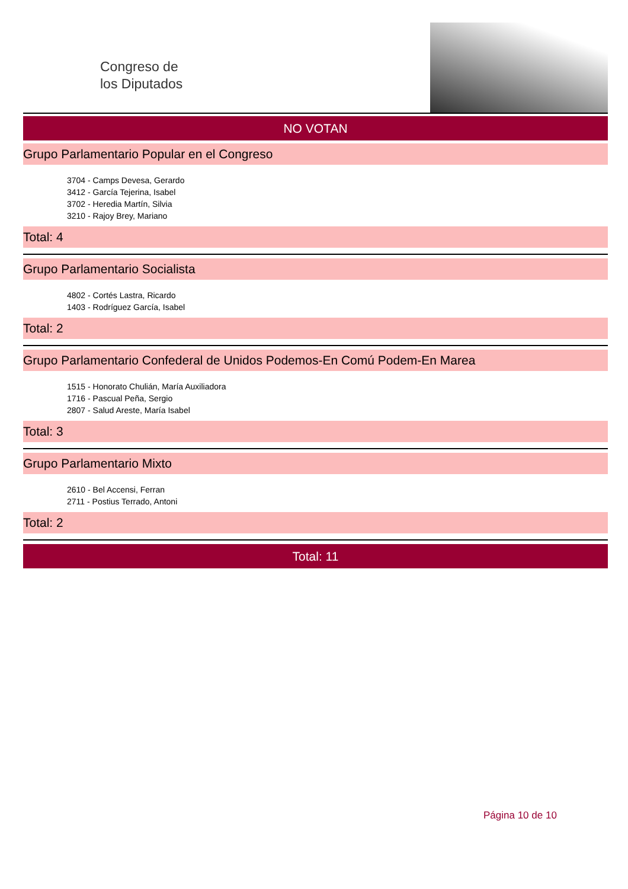Congreso de
los Diputados
NO VOTAN
Grupo Parlamentario Popular en el Congreso
3704 - Camps Devesa, Gerardo
3412 - García Tejerina, Isabel
3702 - Heredia Martín, Silvia
3210 - Rajoy Brey, Mariano
Total: 4
Grupo Parlamentario Socialista
4802 - Cortés Lastra, Ricardo
1403 - Rodríguez García, Isabel
Total: 2
Grupo Parlamentario Confederal de Unidos Podemos-En Comú Podem-En Marea
1515 - Honorato Chulián, María Auxiliadora
1716 - Pascual Peña, Sergio
2807 - Salud Areste, María Isabel
Total: 3
Grupo Parlamentario Mixto
2610 - Bel Accensi, Ferran
2711 - Postius Terrado, Antoni
Total: 2
Total: 11
Página 10 de 10